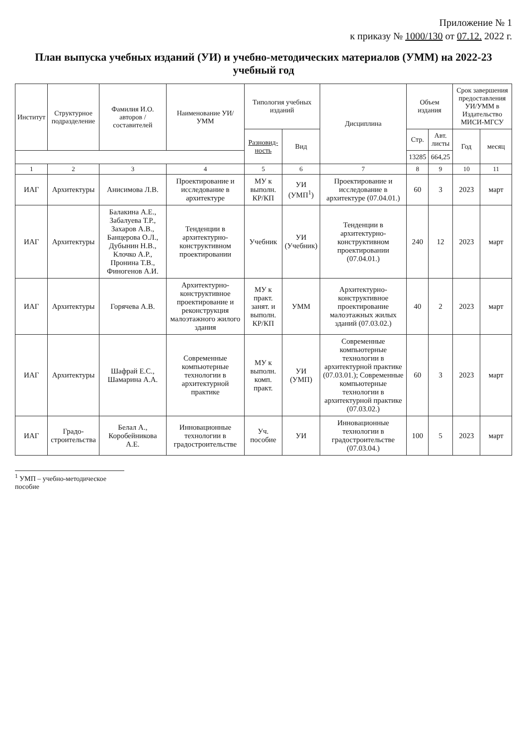Приложение № 1
к приказу № 1000/130 от 07.12. 2022 г.
План выпуска учебных изданий (УИ) и учебно-методических материалов (УММ) на 2022-23 учебный год
| Институт | Структурное подразделение | Фамилия И.О. авторов / составителей | Наименование УИ/УММ | Типология учебных изданий | | Дисциплина | Объем издания | | Срок завершения предоставления УИ/УММ в Издательство МИСИ-МГСУ | |
| --- | --- | --- | --- | --- | --- | --- | --- | --- | --- | --- |
| | | | | Разновид-ность | Вид | | Стр. | Авт. листы | Год | месяц |
| | | | | | | | 13285 | 664,25 | | |
| 1 | 2 | 3 | 4 | 5 | 6 | 7 | 8 | 9 | 10 | 11 |
| ИАГ | Архитектуры | Анисимова Л.В. | Проектирование и исследование в архитектуре | МУ к выполн. КР/КП | УИ (УМП<sup>1</sup>) | Проектирование и исследование в архитектуре (07.04.01.) | 60 | 3 | 2023 | март |
| ИАГ | Архитектуры | Балакина А.Е., Забалуева Т.Р., Захаров А.В., Банцерова О.Л., Дубынин Н.В., Клочко А.Р., Пронина Т.В., Финогенов А.И. | Тенденции в архитектурно-конструктивном проектировании | Учебник | УИ (Учебник) | Тенденции в архитектурно-конструктивном проектировании (07.04.01.) | 240 | 12 | 2023 | март |
| ИАГ | Архитектуры | Горячева А.В. | Архитектурно-конструктивное проектирование и реконструкция малоэтажного жилого здания | МУ к практ. занят. и выполн. КР/КП | УММ | Архитектурно-конструктивное проектирование малоэтажных жилых зданий (07.03.02.) | 40 | 2 | 2023 | март |
| ИАГ | Архитектуры | Шафрай Е.С., Шамарина А.А. | Современные компьютерные технологии в архитектурной практике | МУ к выполн. комп. практ. | УИ (УМП) | Современные компьютерные технологии в архитектурной практике (07.03.01.); Современные компьютерные технологии в архитектурной практике (07.03.02.) | 60 | 3 | 2023 | март |
| ИАГ | Градо-строительства | Белал А., Коробейникова А.Е. | Инновационные технологии в градостроительстве | Уч. пособие | УИ | Инновационные технологии в градостроительстве (07.03.04.) | 100 | 5 | 2023 | март |
<sup>1</sup> УМП – учебно-методическое пособие